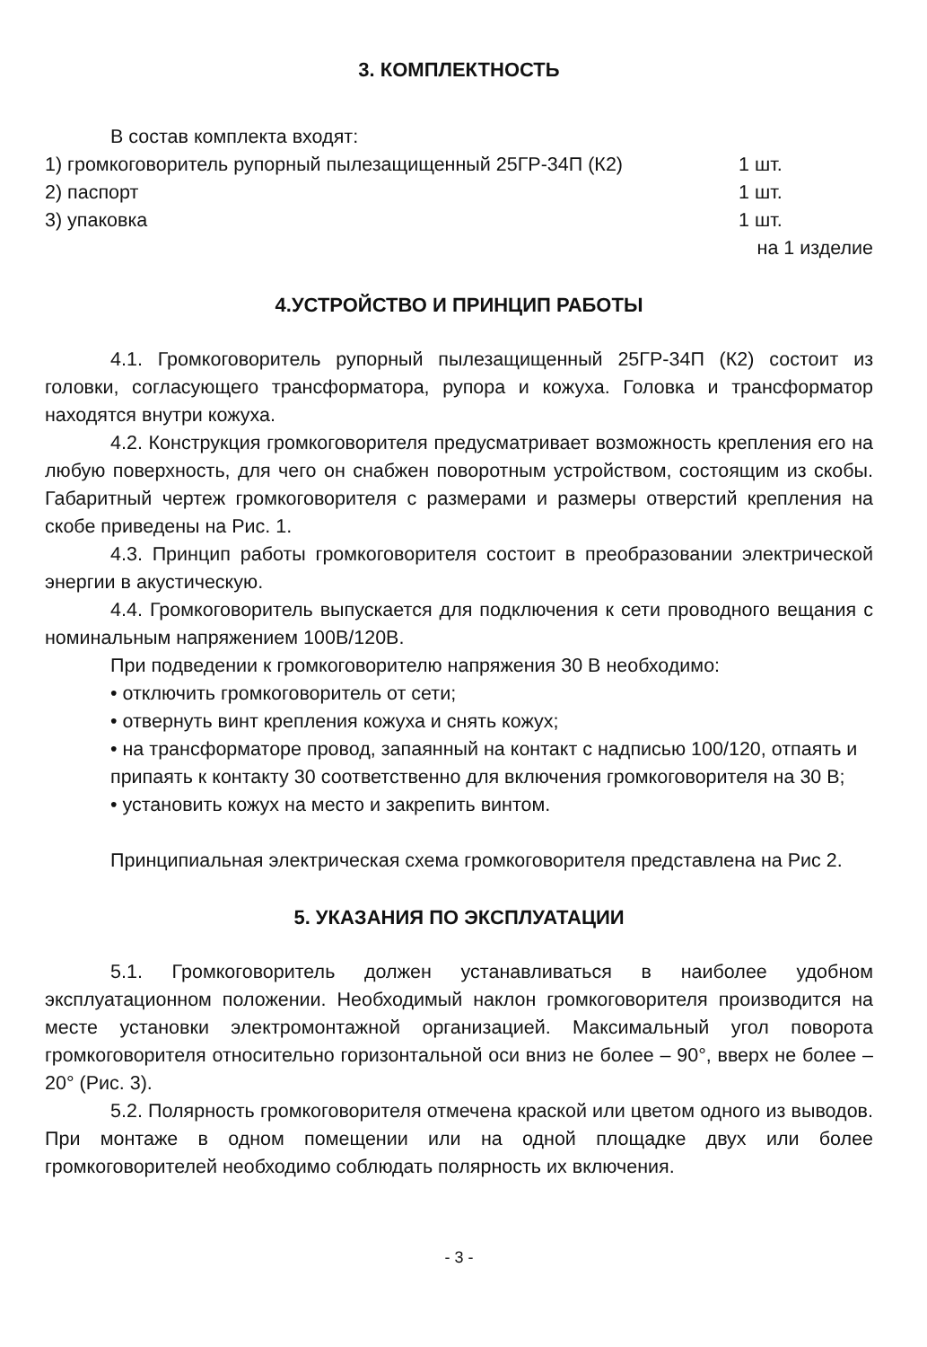3. КОМПЛЕКТНОСТЬ
В состав комплекта входят:
1) громкоговоритель рупорный пылезащищенный 25ГР-34П (К2) 1 шт.
2) паспорт 1 шт.
3) упаковка 1 шт.
на 1 изделие
4.УСТРОЙСТВО И ПРИНЦИП РАБОТЫ
4.1. Громкоговоритель рупорный пылезащищенный 25ГР-34П (К2) состоит из головки, согласующего трансформатора, рупора и кожуха. Головка и трансформатор находятся внутри кожуха.
4.2. Конструкция громкоговорителя предусматривает возможность крепления его на любую поверхность, для чего он снабжен поворотным устройством, состоящим из скобы. Габаритный чертеж громкоговорителя с размерами и размеры отверстий крепления на скобе приведены на Рис. 1.
4.3. Принцип работы громкоговорителя состоит в преобразовании электрической энергии в акустическую.
4.4. Громкоговоритель выпускается для подключения к сети проводного вещания с номинальным напряжением 100В/120В.
При подведении к громкоговорителю напряжения 30 В необходимо:
• отключить громкоговоритель от сети;
• отвернуть винт крепления кожуха и снять кожух;
• на трансформаторе провод, запаянный на контакт с надписью 100/120, отпаять и припаять к контакту 30 соответственно для включения громкоговорителя на 30 В;
• установить кожух на место и закрепить винтом.
Принципиальная электрическая схема громкоговорителя представлена на Рис 2.
5. УКАЗАНИЯ ПО ЭКСПЛУАТАЦИИ
5.1. Громкоговоритель должен устанавливаться в наиболее удобном эксплуатационном положении. Необходимый наклон громкоговорителя производится на месте установки электромонтажной организацией. Максимальный угол поворота громкоговорителя относительно горизонтальной оси вниз не более – 90°, вверх не более – 20° (Рис. 3).
5.2. Полярность громкоговорителя отмечена краской или цветом одного из выводов. При монтаже в одном помещении или на одной площадке двух или более громкоговорителей необходимо соблюдать полярность их включения.
- 3 -